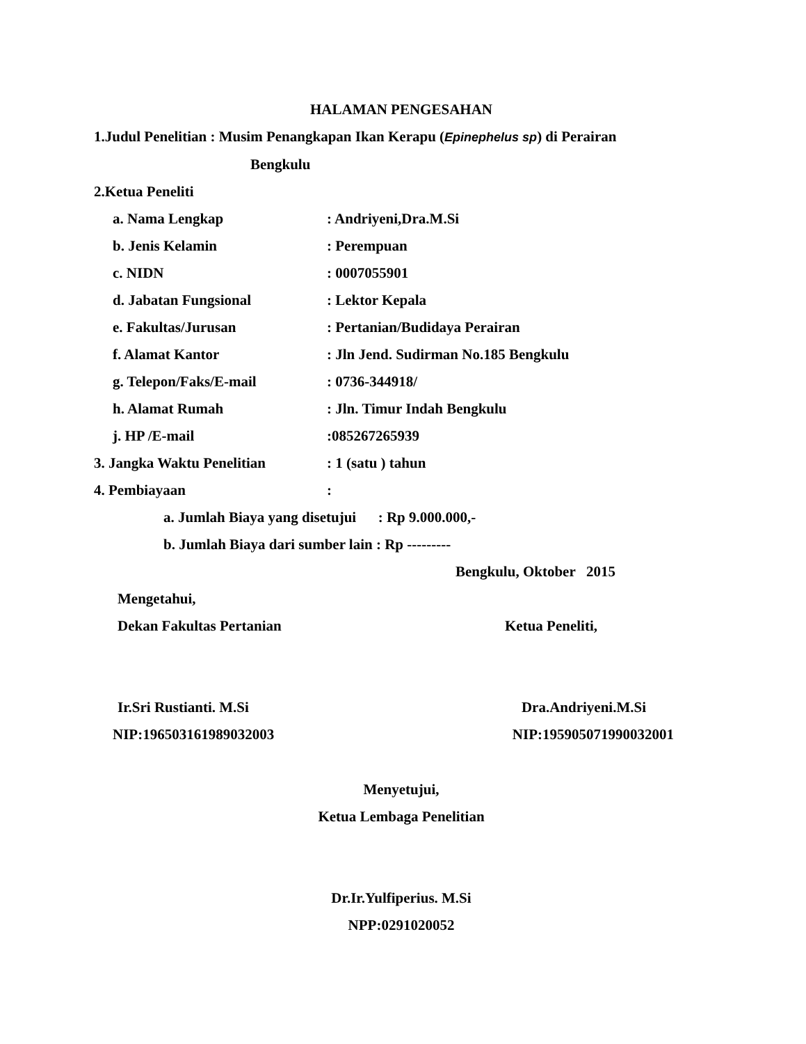HALAMAN PENGESAHAN
1.Judul Penelitian : Musim Penangkapan Ikan Kerapu (Epinephelus sp) di Perairan
Bengkulu
2.Ketua Peneliti
a. Nama Lengkap: Andriyeni,Dra.M.Si
b. Jenis Kelamin: Perempuan
c. NIDN: 0007055901
d. Jabatan Fungsional: Lektor Kepala
e. Fakultas/Jurusan: Pertanian/Budidaya Perairan
f. Alamat Kantor: Jln Jend. Sudirman No.185 Bengkulu
g. Telepon/Faks/E-mail: 0736-344918/
h. Alamat Rumah: Jln. Timur Indah Bengkulu
j. HP /E-mail:085267265939
3. Jangka Waktu Penelitian: 1 (satu ) tahun
4. Pembiayaan:
a. Jumlah Biaya yang disetujui : Rp 9.000.000,-
b. Jumlah Biaya dari sumber lain : Rp ---------
Bengkulu, Oktober 2015
Mengetahui,
Dekan Fakultas Pertanian Ketua Peneliti,
Ir.Sri Rustianti. M.Si Dra.Andriyeni.M.Si
NIP:196503161989032003 NIP:195905071990032001
Menyetujui,
Ketua Lembaga Penelitian
Dr.Ir.Yulfiperius. M.Si
NPP:0291020052